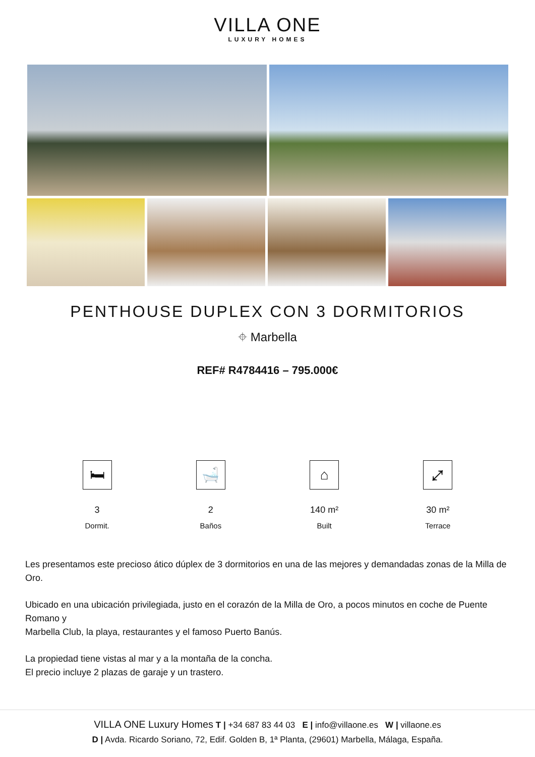VILLA ONE
LUXURY HOMES
PENTHOUSE DUPLEX CON 3 DORMITORIOS
⌖ Marbella
REF# R4784416 – 795.000€
🛏
3
Dormit.
🛁
2
Baños
⌂
140 m²
Built
⤢
30 m²
Terrace
Les presentamos este precioso ático dúplex de 3 dormitorios en una de las mejores y demandadas zonas de la Milla de Oro.
Ubicado en una ubicación privilegiada, justo en el corazón de la Milla de Oro, a pocos minutos en coche de Puente Romano y
Marbella Club, la playa, restaurantes y el famoso Puerto Banús.
La propiedad tiene vistas al mar y a la montaña de la concha.
El precio incluye 2 plazas de garaje y un trastero.
VILLA ONE Luxury Homes T | +34 687 83 44 03 E | info@villaone.es W | villaone.es
D | Avda. Ricardo Soriano, 72, Edif. Golden B, 1ª Planta, (29601) Marbella, Málaga, España.